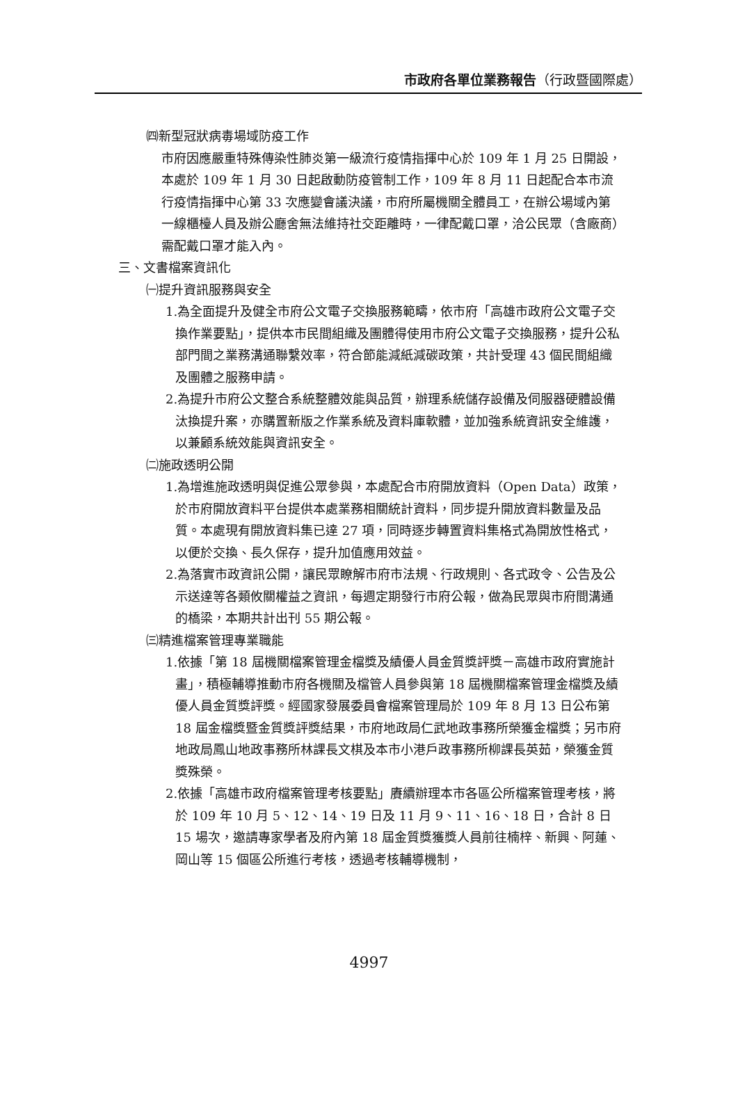市政府各單位業務報告（行政暨國際處）
㈣新型冠狀病毒場域防疫工作
市府因應嚴重特殊傳染性肺炎第一級流行疫情指揮中心於 109 年 1 月 25 日開設，本處於 109 年 1 月 30 日起啟動防疫管制工作，109 年 8 月 11 日起配合本市流行疫情指揮中心第 33 次應變會議決議，市府所屬機關全體員工，在辦公場域內第一線櫃檯人員及辦公廳舍無法維持社交距離時，一律配戴口罩，洽公民眾（含廠商）需配戴口罩才能入內。
三、文書檔案資訊化
㈠提升資訊服務與安全
1.為全面提升及健全市府公文電子交換服務範疇，依市府「高雄市政府公文電子交換作業要點」，提供本市民間組織及團體得使用市府公文電子交換服務，提升公私部門間之業務溝通聯繫效率，符合節能減紙減碳政策，共計受理 43 個民間組織及團體之服務申請。
2.為提升市府公文整合系統整體效能與品質，辦理系統儲存設備及伺服器硬體設備汰換提升案，亦購置新版之作業系統及資料庫軟體，並加強系統資訊安全維護，以兼顧系統效能與資訊安全。
㈡施政透明公開
1.為增進施政透明與促進公眾參與，本處配合市府開放資料（Open Data）政策，於市府開放資料平台提供本處業務相關統計資料，同步提升開放資料數量及品質。本處現有開放資料集已達 27 項，同時逐步轉置資料集格式為開放性格式，以便於交換、長久保存，提升加值應用效益。
2.為落實市政資訊公開，讓民眾瞭解市府市法規、行政規則、各式政令、公告及公示送達等各類攸關權益之資訊，每週定期發行市府公報，做為民眾與市府間溝通的橋梁，本期共計出刊 55 期公報。
㈢精進檔案管理專業職能
1.依據「第 18 屆機關檔案管理金檔獎及績優人員金質獎評獎－高雄市政府實施計畫」，積極輔導推動市府各機關及檔管人員參與第 18 屆機關檔案管理金檔獎及績優人員金質獎評獎。經國家發展委員會檔案管理局於 109 年 8 月 13 日公布第 18 屆金檔獎暨金質獎評獎結果，市府地政局仁武地政事務所榮獲金檔獎；另市府地政局鳳山地政事務所林課長文棋及本市小港戶政事務所柳課長英茹，榮獲金質獎殊榮。
2.依據「高雄市政府檔案管理考核要點」賡續辦理本市各區公所檔案管理考核，將於 109 年 10 月 5、12、14、19 日及 11 月 9、11、16、18 日，合計 8 日 15 場次，邀請專家學者及府內第 18 屆金質獎獲獎人員前往楠梓、新興、阿蓮、岡山等 15 個區公所進行考核，透過考核輔導機制，
4997